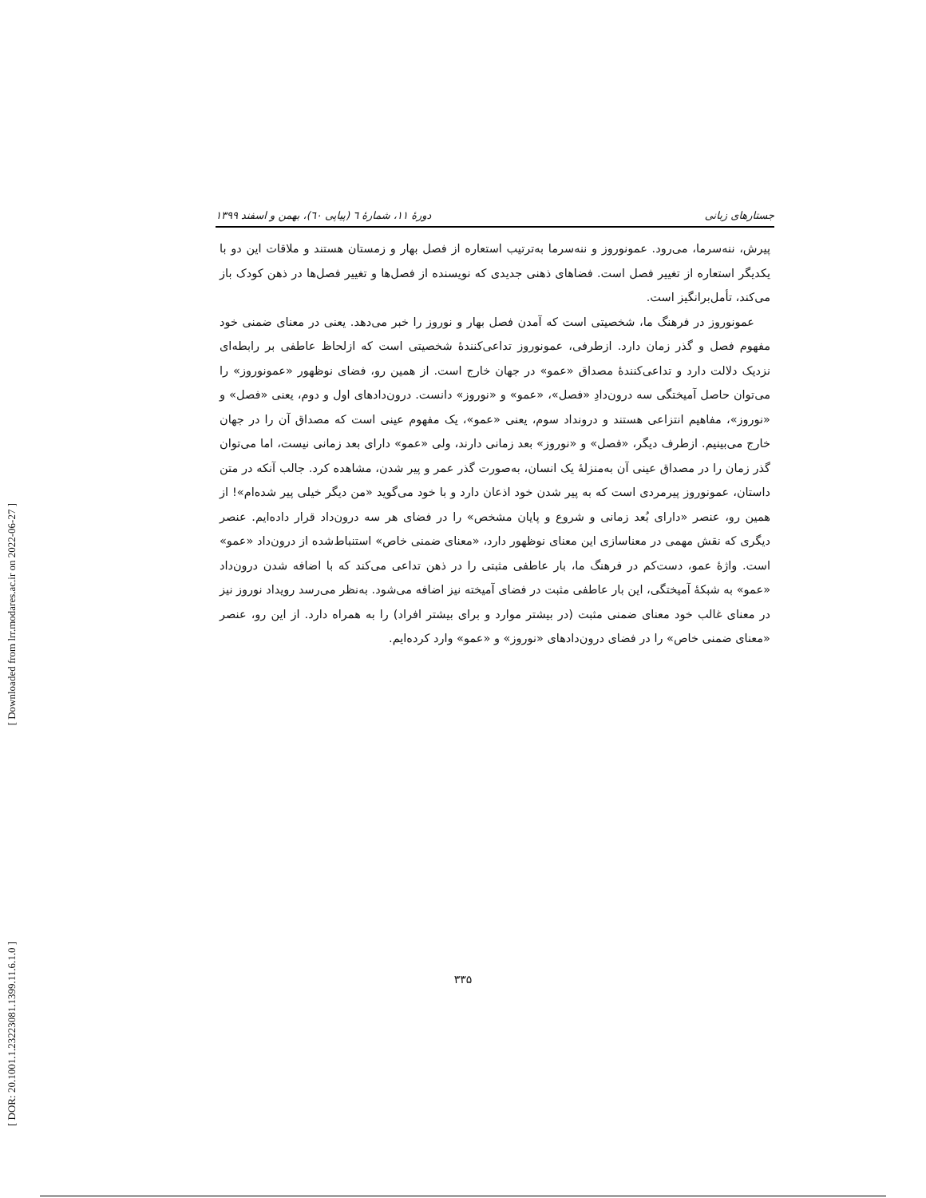[ Downloaded from lrr.modares.ac.ir on 2022-06-27 ]
[ DOR: 20.1001.1.23223081.1399.11.6.1.0 ]
جستارهای زبانی دورهٔ ۱۱، شمارهٔ ٦ (پیاپی ٦٠)، بهمن و اسفند ۱۳۹۹
پیرش، ننه‌سرما، می‌رود. عمونوروز و ننه‌سرما به‌ترتیب استعاره از فصل بهار و زمستان هستند و ملاقات این دو با یکدیگر استعاره از تغییر فصل است. فضاهای ذهنی جدیدی که نویسنده از فصل‌ها و تغییر فصل‌ها در ذهن کودک باز می‌کند، تأمل‌برانگیز است.
عمونوروز در فرهنگ ما، شخصیتی است که آمدن فصل بهار و نوروز را خبر می‌دهد. یعنی در معنای ضمنی خود مفهوم فصل و گذر زمان دارد. ازطرفی، عمونوروز تداعی‌کنندهٔ شخصیتی است که ازلحاظ عاطفی بر رابطه‌ای نزدیک دلالت دارد و تداعی‌کنندهٔ مصداق «عمو» در جهان خارج است. از همین رو، فضای نوظهور «عمونوروز» را می‌توان حاصل آمیختگی سه درون‌دادِ «فصل»، «عمو» و «نوروز» دانست. درون‌دادهای اول و دوم، یعنی «فصل» و «نوروز»، مفاهیم انتزاعی هستند و درونداد سوم، یعنی «عمو»، یک مفهوم عینی است که مصداق آن را در جهان خارج می‌بینیم. ازطرف دیگر، «فصل» و «نوروز» بعد زمانی دارند، ولی «عمو» دارای بعد زمانی نیست، اما می‌توان گذر زمان را در مصداق عینی آن به‌منزلهٔ یک انسان، به‌صورت گذر عمر و پیر شدن، مشاهده کرد. جالب آنکه در متن داستان، عمونوروز پیرمردی است که به پیر شدن خود اذعان دارد و با خود می‌گوید «من دیگر خیلی پیر شده‌ام»! از همین رو، عنصر «دارای بُعد زمانی و شروع و پایان مشخص» را در فضای هر سه درون‌داد قرار داده‌ایم. عنصر دیگری که نقش مهمی در معناسازی این معنای نوظهور دارد، «معنای ضمنی خاص» استنباط‌شده از درون‌داد «عمو» است. واژهٔ عمو، دست‌کم در فرهنگ ما، بار عاطفی مثبتی را در ذهن تداعی می‌کند که با اضافه شدن درون‌داد «عمو» به شبکهٔ آمیختگی، این بار عاطفی مثبت در فضای آمیخته نیز اضافه می‌شود. به‌نظر می‌رسد رویداد نوروز نیز در معنای غالب خود معنای ضمنی مثبت (در بیشتر موارد و برای بیشتر افراد) را به همراه دارد. از این رو، عنصر «معنای ضمنی خاص» را در فضای درون‌دادهای «نوروز» و «عمو» وارد کرده‌ایم.
۳۳۵